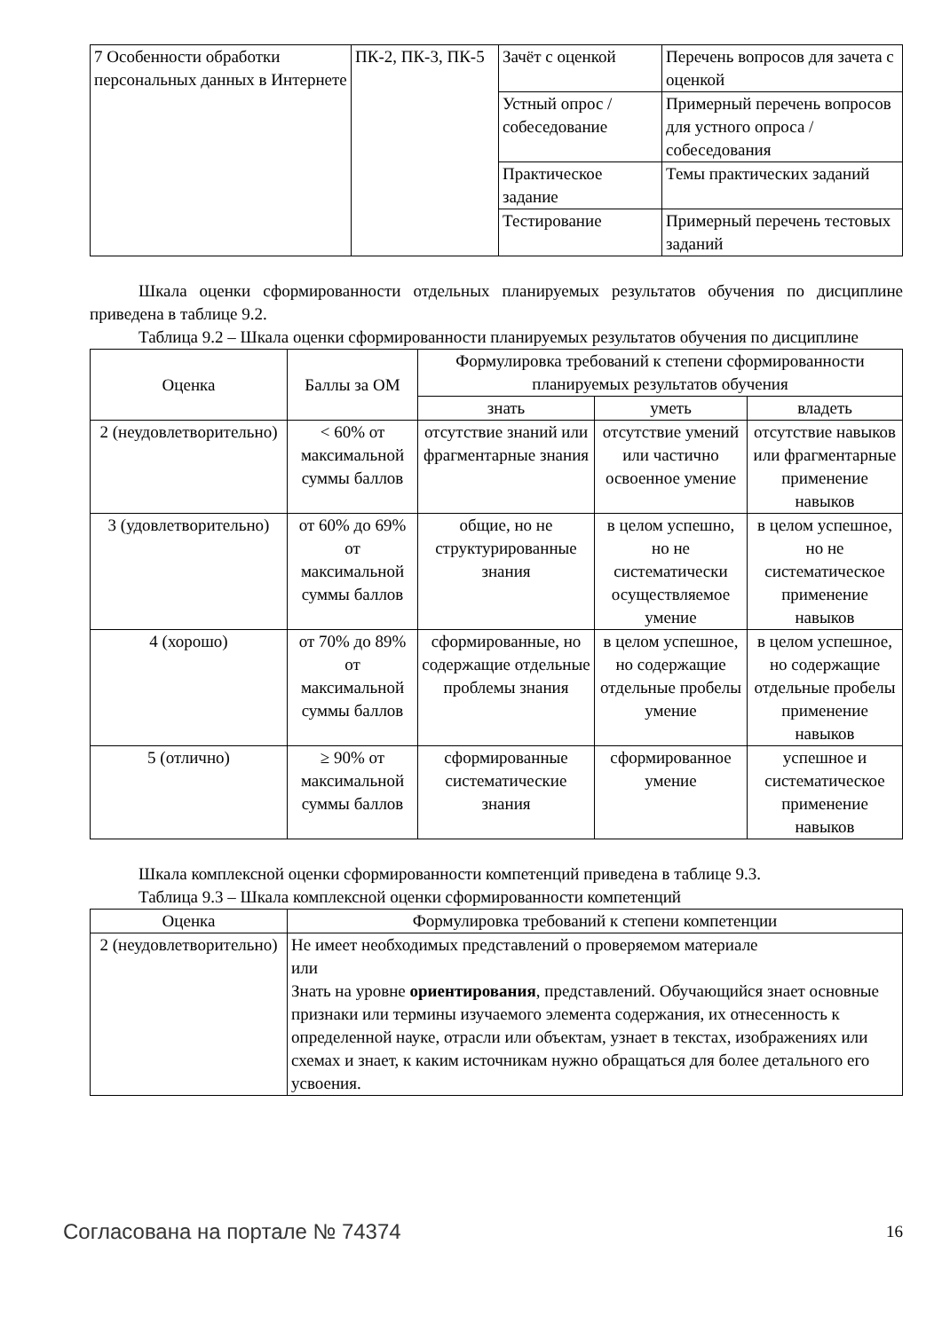| 7 Особенности обработки персональных данных в Интернете | ПК-2, ПК-3, ПК-5 | Зачёт с оценкой | Перечень вопросов для зачета с оценкой |
| | | Устный опрос / собеседование | Примерный перечень вопросов для устного опроса / собеседования |
| | | Практическое задание | Темы практических заданий |
| | | Тестирование | Примерный перечень тестовых заданий |
Шкала оценки сформированности отдельных планируемых результатов обучения по дисциплине приведена в таблице 9.2.
Таблица 9.2 – Шкала оценки сформированности планируемых результатов обучения по дисциплине
| Оценка | Баллы за ОМ | Формулировка требований к степени сформированности планируемых результатов обучения | | |
| --- | --- | --- | --- | --- |
| | | знать | уметь | владеть |
| 2 (неудовлетворительно) | < 60% от максимальной суммы баллов | отсутствие знаний или фрагментарные знания | отсутствие умений или частично освоенное умение | отсутствие навыков или фрагментарные применение навыков |
| 3 (удовлетворительно) | от 60% до 69% от максимальной суммы баллов | общие, но не структурированные знания | в целом успешно, но не систематически осуществляемое умение | в целом успешное, но не систематическое применение навыков |
| 4 (хорошо) | от 70% до 89% от максимальной суммы баллов | сформированные, но содержащие отдельные проблемы знания | в целом успешное, но содержащие отдельные пробелы умение | в целом успешное, но содержащие отдельные пробелы применение навыков |
| 5 (отлично) | ≥ 90% от максимальной суммы баллов | сформированные систематические знания | сформированное умение | успешное и систематическое применение навыков |
Шкала комплексной оценки сформированности компетенций приведена в таблице 9.3.
Таблица 9.3 – Шкала комплексной оценки сформированности компетенций
| Оценка | Формулировка требований к степени компетенции |
| --- | --- |
| 2 (неудовлетворительно) | Не имеет необходимых представлений о проверяемом материале или Знать на уровне ориентирования , представлений. Обучающийся знает основные признаки или термины изучаемого элемента содержания, их отнесенность к определенной науке, отрасли или объектам, узнает в текстах, изображениях или схемах и знает, к каким источникам нужно обращаться для более детального его усвоения. |
Согласована на портале № 74374 16